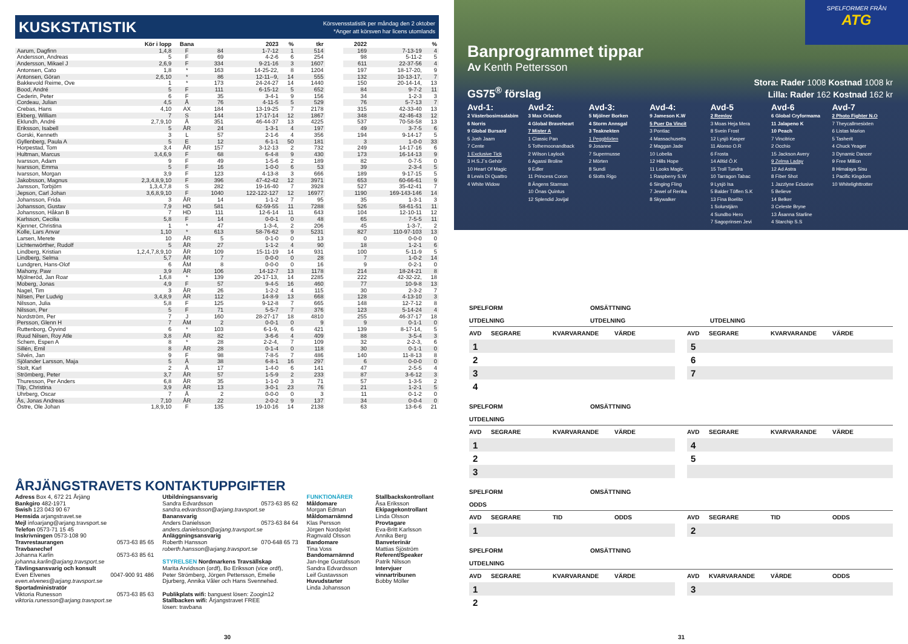KUSKSTATISTIK
Körsvensstatistik per måndag den 2 oktober
*Anger att körsven har licens utomlands
| | Kör i lopp | Bana | | 2023 | % | tkr | | 2022 | | % |
| --- | --- | --- | --- | --- | --- | --- | --- | --- | --- | --- |
| Aarum, Dagfinn | 1,4,8 | F | 84 | 1-7-12 | 1 | 514 | | 169 | 7-13-19 | 4 |
| Andersson, Andreas | 5 | F | 69 | 4-2-6 | 6 | 254 | | 98 | 5-11-2 | 5 |
| Andersson, Mikael J | 2,6,9 | F | 334 | 9-21-16 | 3 | 1607 | | 611 | 22-37-56 | 4 |
| Antonsen, Cato | 1,8 | * | 163 | 14-25-22, | 8 | 1204 | | 197 | 18-17-20, | 9 |
| Antonsen, Göran | 2,6,10 | * | 86 | 12-11--9, | 14 | 555 | | 132 | 10-13-17, | 7 |
| Bakkevold Reime, Ove | 1 | * | 173 | 24-24-27 | 14 | 1440 | | 150 | 20-14-14, | 13 |
| Bood, André | 5 | F | 111 | 6-15-12 | 5 | 652 | | 84 | 9-7-2 | 11 |
| Cederin, Peter | 6 | F | 35 | 3-4-1 | 9 | 156 | | 34 | 1-2-3 | 3 |
| Cordeau, Julian | 4,5 | Å | 76 | 4-11-5 | 5 | 529 | | 76 | 5-7-13 | 7 |
| Crebas, Hans | 4,10 | AX | 184 | 13-19-25 | 7 | 2178 | | 315 | 42-33-40 | 13 |
| Ekberg, William | 7 | S | 144 | 17-17-14 | 12 | 1867 | | 348 | 42-46-43 | 12 |
| Eklundh, André | 2,7,9,10 | Å | 351 | 46-44-37 | 13 | 4225 | | 537 | 70-58-58 | 13 |
| Eriksson, Isabell | 5 | ÅR | 24 | 1-3-1 | 4 | 197 | | 49 | 3-7-5 | 6 |
| Gorski, Kenneth | 3 | L | 57 | 2-1-6 | 4 | 356 | | 194 | 9-14-17 | 5 |
| Gyllenberg, Paula A | 5 | E | 12 | 6-1-1 | 50 | 181 | | 3 | 1-0-0 | 33 |
| Horpestad, Tom | 3,4 | ÅR | 157 | 3-12-13 | 2 | 732 | | 249 | 14-17-16 | 6 |
| Hultman, Marcus | 3,4,6,9 | F | 68 | 6-4-8 | 9 | 430 | | 173 | 16-14-13 | 9 |
| Ivarsson, Adam | 9 | F | 49 | 1-5-6 | 2 | 189 | | 82 | 0-7-5 | 0 |
| Ivarsson, Emma | 5 | F | 16 | 1-0-0 | 6 | 53 | | 39 | 2-3-4 | 5 |
| Ivarsson, Morgan | 3,9 | F | 123 | 4-13-8 | 3 | 666 | | 189 | 9-17-15 | 5 |
| Jakobsson, Magnus | 2,3,4,8,9,10 | F | 396 | 47-42-42 | 12 | 3971 | | 653 | 60-66-61 | 9 |
| Jansson, Torbjörn | 1,3,4,7,8 | S | 282 | 19-16-40 | 7 | 3928 | | 527 | 35-42-41 | 7 |
| Jepson, Carl Johan | 3,6,8,9,10 | F | 1040 | 122-122-127 | 12 | 16977 | | 1190 | 169-143-146 | 14 |
| Johansson, Frida | 3 | ÅR | 14 | 1-1-2 | 7 | 95 | | 35 | 1-3-1 | 3 |
| Johansson, Gustav | 7,9 | HD | 581 | 62-59-55 | 11 | 7288 | | 526 | 58-61-51 | 11 |
| Johansson, Håkan B | 7 | HD | 111 | 12-6-14 | 11 | 643 | | 104 | 12-10-11 | 12 |
| Karlsson, Cecilia | 5,8 | F | 14 | 0-0-1 | 0 | 48 | | 65 | 7-5-5 | 11 |
| Kjenner, Christina | 1 | * | 47 | 1-3-4, | 2 | 206 | | 45 | 1-3-7, | 2 |
| Kolle, Lars Anvar | 1,10 | * | 613 | 58-76-62 | 9 | 5231 | | 827 | 110-97-103 | 13 |
| Larsen, Merete | 10 | ÅR | 5 | 0-1-0 | 0 | 13 | | 0 | 0-0-0 | 0 |
| Lichtenwörther, Rudolf | 5 | ÅR | 27 | 1-1-2 | 4 | 90 | | 18 | 1-2-1 | 6 |
| Lindberg, Kristian | 1,2,4,7,8,9,10 | ÅR | 109 | 15-11-19 | 14 | 931 | | 100 | 5-11-9 | 5 |
| Lindberg, Selma | 5,7 | ÅR | 7 | 0-0-0 | 0 | 28 | | 7 | 1-0-2 | 14 |
| Lundgren, Hans-Olof | 6 | ÅM | 8 | 0-0-0 | 0 | 16 | | 9 | 0-2-1 | 0 |
| Mahony, Paw | 3,9 | ÅR | 106 | 14-12-7 | 13 | 1178 | | 214 | 18-24-21 | 8 |
| Mjölneröd, Jan Roar | 1,6,8 | * | 139 | 20-17-13, | 14 | 2285 | | 222 | 42-32-22, | 18 |
| Moberg, Jonas | 4,9 | F | 57 | 9-4-5 | 16 | 460 | | 77 | 10-9-8 | 13 |
| Nagel, Tim | 3 | ÅR | 26 | 1-2-2 | 4 | 115 | | 30 | 2-3-2 | 7 |
| Nilsen, Per Ludvig | 3,4,8,9 | ÅR | 112 | 14-8-9 | 13 | 668 | | 128 | 4-13-10 | 3 |
| Nilsson, Julia | 5,8 | F | 125 | 9-12-8 | 7 | 665 | | 148 | 12-7-12 | 8 |
| Nilsson, Per | 5 | F | 71 | 5-5-7 | 7 | 376 | | 123 | 5-14-24 | 4 |
| Nordström, Per | 7 | J | 160 | 28-27-17 | 18 | 4810 | | 255 | 46-37-17 | 18 |
| Persson, Glenn H | 7 | ÅM | 2 | 0-0-1 | 0 | 9 | | 9 | 0-1-1 | 0 |
| Ruttenborg, Öyvind | 6 | * | 103 | 6-1-9, | 6 | 421 | | 139 | 8-17-14, | 5 |
| Ruud Nilsen, Roy Atle | 3,8 | ÅR | 82 | 3-6-6 | 4 | 409 | | 88 | 3-5-4 | 3 |
| Schem, Espen A | 8 | * | 28 | 2-2-4, | 7 | 109 | | 32 | 2-2-3, | 6 |
| Sillén, Emil | 8 | ÅR | 28 | 0-1-4 | 0 | 118 | | 30 | 0-1-1 | 0 |
| Silvén, Jan | 9 | F | 98 | 7-8-5 | 7 | 486 | | 140 | 11-8-13 | 8 |
| Sjölander Larsson, Maja | 5 | Å | 38 | 6-8-1 | 16 | 297 | | 6 | 0-0-0 | 0 |
| Stolt, Karl | 2 | Å | 17 | 1-4-0 | 6 | 141 | | 47 | 2-5-5 | 4 |
| Strömberg, Peter | 3,7 | ÅR | 57 | 1-5-9 | 2 | 233 | | 87 | 3-6-12 | 3 |
| Thuresson, Per Anders | 6,8 | ÅR | 35 | 1-1-0 | 3 | 71 | | 57 | 1-3-5 | 2 |
| Tilp, Christina | 3,9 | ÅR | 13 | 3-0-1 | 23 | 76 | | 21 | 1-2-1 | 5 |
| Uhrberg, Oscar | 7 | Å | 2 | 0-0-0 | 0 | 3 | | 11 | 0-1-2 | 0 |
| Ås, Jonas Andreas | 7,10 | ÅR | 22 | 2-0-2 | 9 | 137 | | 34 | 0-0-4 | 0 |
| Östre, Ole Johan | 1,8,9,10 | F | 135 | 19-10-16 | 14 | 2138 | | 63 | 13-6-6 | 21 |
ÅRJÄNGSTRAVETS KONTAKTUPPGIFTER
Adress Box 4, 672 21 Årjäng
Bankgiro 482-1971
Swish 123 043 90 67
Hemsida arjangstravet.se
Mejl infoarjang@arjang.travsport.se
Telefon 0573-71 15 45
Inskrivningen 0573-108 90
Travrestaurangen 0573-63 85 65
Travbanechef
Johanna Karlin 0573-63 85 61
johanna.karlin@arjang.travsport.se
Tävlingsansvarig och konsult
Even Elvenes 0047-900 91 486
even.elvenes@arjang.travsport.se
Sportadministratör
Viktoria Runesson 0573-63 85 63
viktoria.runesson@arjang.travsport.se
Utbildningsansvarig
Sandra Edvardsson 0573-63 85 62
sandra.edvardsson@arjang.travsport.se
Banansvarig
Anders Danielsson 0573-63 84 64
anders.danielsson@arjang.travsport.se
Anläggningsansvarig
Roberth Hansson 070-648 65 73
roberth.hansson@arjang.travsport.se
STYRELSEN Nordmarkens Travsällskap
Marita Arvidsson (ordf), Bo Eriksson (vice ordf), Peter Strömberg, Jörgen Pettersson, Emelie Djurberg, Annika Våler och Hans Svennehed.
Publikplats wifi: banguest lösen: Zoogin12
Stallbacken wifi: Årjangstravet FREE
lösen: travbana
FUNKTIONÄRER
Måldomare
Morgan Edman
Måldomarnämnd
Klas Persson
Jörgen Nordqvist
Ragnvald Olsson
Bandomare
Tina Voss
Bandomarnämnd
Jan-Inge Gustafsson
Sandra Edvardsson
Leif Gustavsson
Huvudstarter
Linda Johansson
Stallbackskontrollant
Åsa Eriksson
Ekipagekontrollant
Linda Olsson
Provtagare
Eva-Britt Karlsson
Annika Berg
Banveterinär
Mattias Sjöström
Referent/Speaker
Patrik Nilsson
Intervjuer vinnartribunen
Bobby Möller
30
SPELFORMER FRÅN
ATG
Banprogrammet tippar
Av Kenth Pettersson
GS75<sup>®</sup> förslag
Stora: Rader 1008 Kostnad 1008 kr
Lilla: Rader 162 Kostnad 162 kr
Avd-1:
2 Västerbosimsalabim
6 Norris
9 Global Bursard
5 Josh Jaam
7 Cente
1 Exclusive Tick
3 H.S.J´s Gehör
10 Heart Of Magic
8 Lewis Di Quattro
4 White Widow
Avd-2:
3 Max Orlando
4 Global Braveheart
7 Mister A
1 Classic Pan
5 Tothemoonandback
2 Wilson Laylock
6 Agassi Broline
9 Edler
11 Princess Coron
8 Ängens Starman
10 Önas Quintus
12 Splendid Jovijal
Avd-3:
5 Mjölner Borken
4 Storm Annsgal
3 Teaknekten
1 Peggblixten
9 Josanne
7 Supermusse
2 Mörten
8 Sundi
6 Slotts Rigo
Avd-4:
9 Jameson K.W
5 Puer Da Vincit
3 Pontiac
4 Massachusetts
2 Maggan Jade
10 Lobelia
12 Hills Hope
11 Looks Magic
1 Raspberry S.W
6 Singing Fling
7 Jewel of Renka
8 Skywalker
Avd-5
2 Remlov
3 Moas Heja Mera
8 Svein Frost
12 Lysjö Kasper
11 Alonso O.R
6 Frosta
14 Alltid Ö.K
15 Troll Tundra
10 Tarragon Tabac
9 Lysjö Isa
5 Balder Töffen S.K
13 Fina Boelito
1 Solurstjärn
4 Sundbo Hero
7 Sagoprinsen Jevi
Avd-6
6 Global Cryformama
11 Jalapeno K
10 Peach
7 Vincitrice
2 Occhio
15 Jackson Avery
9 Zelma Laday
12 Ad Astra
8 Fiber Shot
1 Jazzlyne Eclusive
5 Believe
14 Belker
3 Celeste Bryne
13 Åsanna Starline
4 Starchip S.S
Avd-7
2 Photo Fighter N.O
7 Theycallmesixten
6 Listas Marion
5 Tasherit
4 Chuck Yeager
3 Dynamic Dancer
9 Free Million
8 Himalaya Sisu
1 Pacific Kingdom
10 Whitelighttrotter
SPELFORM OMSÄTTNING
UTDELNING UTDELNING UTDELNING
AVD SEGRARE KVARVARANDE VÄRDE
AVD SEGRARE KVARVARANDE VÄRDE
1
5
2
6
3
7
4
SPELFORM OMSÄTTNING
UTDELNING
AVD SEGRARE KVARVARANDE VÄRDE
AVD SEGRARE KVARVARANDE VÄRDE
1
4
2
5
3
SPELFORM OMSÄTTNING
ODDS
AVD SEGRARE TID ODDS
AVD SEGRARE TID ODDS
1
2
SPELFORM OMSÄTTNING
UTDELNING
AVD SEGRARE KVARVARANDE VÄRDE
AVD KVARVARANDE VÄRDE ODDS
1
3
2
31